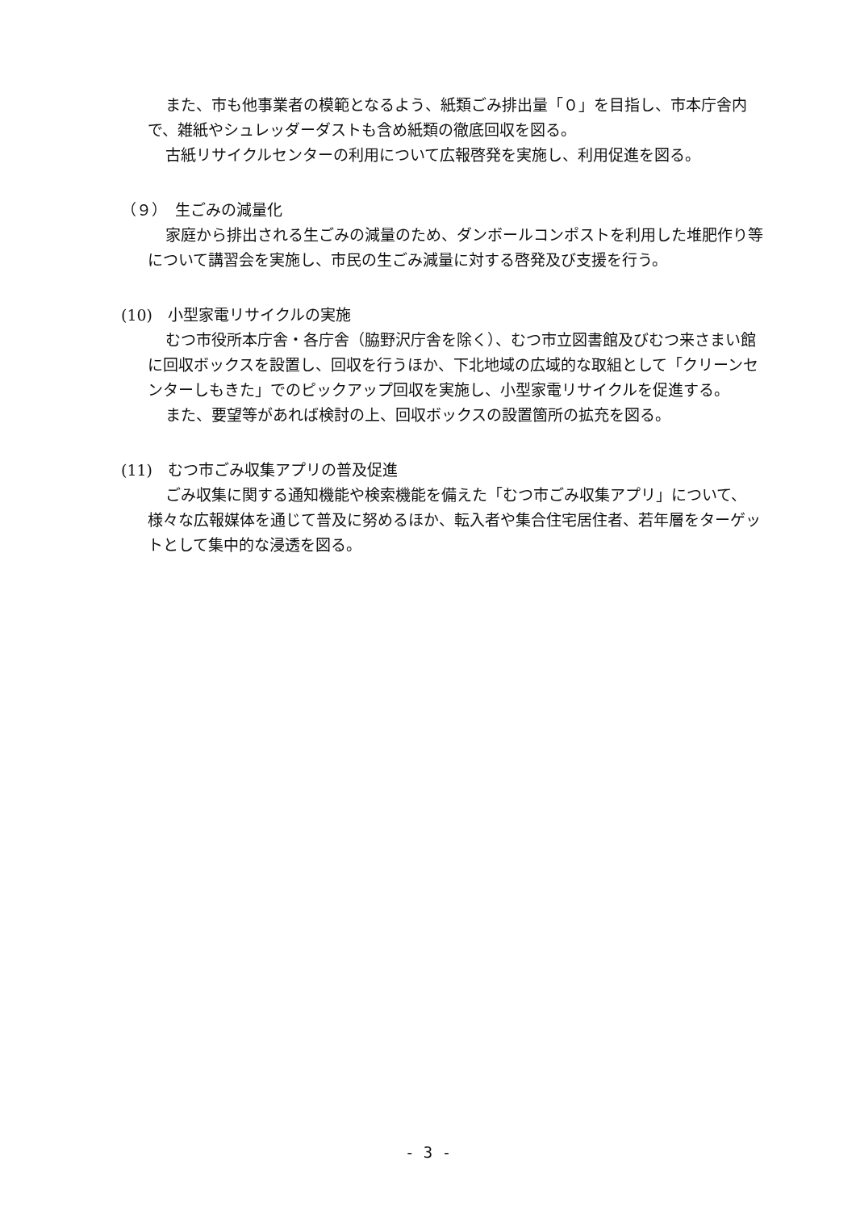また、市も他事業者の模範となるよう、紙類ごみ排出量「０」を目指し、市本庁舎内で、雑紙やシュレッダーダストも含め紙類の徹底回収を図る。
古紙リサイクルセンターの利用について広報啓発を実施し、利用促進を図る。
（９）　生ごみの減量化
家庭から排出される生ごみの減量のため、ダンボールコンポストを利用した堆肥作り等について講習会を実施し、市民の生ごみ減量に対する啓発及び支援を行う。
(10)　小型家電リサイクルの実施
むつ市役所本庁舎・各庁舎（脇野沢庁舎を除く）、むつ市立図書館及びむつ来さまい館に回収ボックスを設置し、回収を行うほか、下北地域の広域的な取組として「クリーンセンターしもきた」でのピックアップ回収を実施し、小型家電リサイクルを促進する。
また、要望等があれば検討の上、回収ボックスの設置箇所の拡充を図る。
(11)　むつ市ごみ収集アプリの普及促進
ごみ収集に関する通知機能や検索機能を備えた「むつ市ごみ収集アプリ」について、様々な広報媒体を通じて普及に努めるほか、転入者や集合住宅居住者、若年層をターゲットとして集中的な浸透を図る。
- 3 -